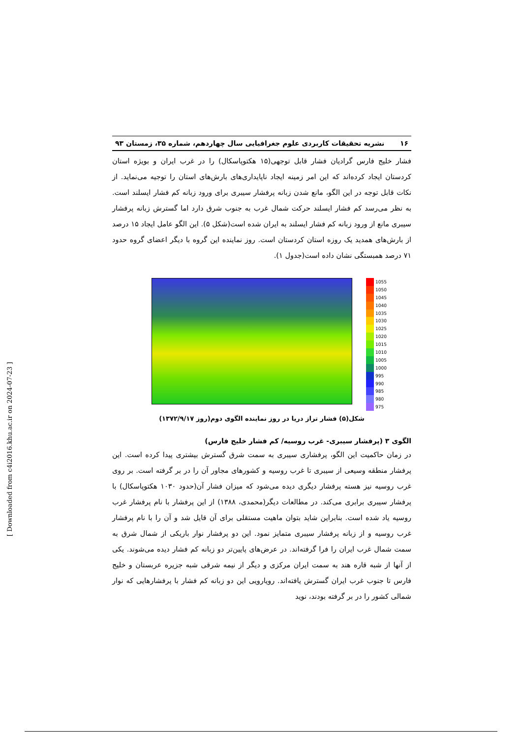۱۶ نشریه تحقیقات کاربردی علوم جغرافیایی سال چهاردهم، شماره ۳۵، زمستان ۹۳
فشار خلیج فارس گرادیان فشار قابل توجهی(۱۵ هکتوپاسکال) را در غرب ایران و بویژه استان کردستان ایجاد کرده‌اند که این امر زمینه ایجاد ناپایداری‌های بارش‌های استان را توجیه می‌نماید. از نکات قابل توجه در این الگو، مانع شدن زبانه پرفشار سیبری برای ورود زبانه کم فشار ایسلند است. به نظر می‌رسد کم فشار ایسلند حرکت شمال غرب به جنوب شرق دارد اما گسترش زبانه پرفشار سیبری مانع از ورود زبانه کم فشار ایسلند به ایران شده است(شکل ۵). این الگو عامل ایجاد ۱۵ درصد از بارش‌های همدید یک روزه استان کردستان است. روز نماینده این گروه با دیگر اعضای گروه حدود ۷۱ درصد همبستگی نشان داده است(جدول ۱).
1055
1050
1045
1040
1035
1030
1025
1020
1015
1010
1005
1000
995
990
985
980
975
شکل(۵) فشار تراز دریا در روز نماینده الگوی دوم(روز ۱۳۷۲/۹/۱۷)
الگوی ۳ (پرفشار سیبری- غرب روسیه/ کم فشار خلیج فارس)
در زمان حاکمیت این الگو، پرفشاری سیبری به سمت شرق گسترش بیشتری پیدا کرده است. این پرفشار منطقه وسیعی از سیبری تا غرب روسیه و کشورهای مجاور آن را در بر گرفته است. بر روی غرب روسیه نیز هسته پرفشار دیگری دیده می‌شود که میزان فشار آن(حدود ۱۰۳۰ هکتوپاسکال) با پرفشار سیبری برابری می‌کند. در مطالعات دیگر(محمدی، ۱۳۸۸) از این پرفشار با نام پرفشار غرب روسیه یاد شده است. بنابراین شاید بتوان ماهیت مستقلی برای آن قایل شد و آن را با نام پرفشار غرب روسیه و از زبانه پرفشار سیبری متمایز نمود. این دو پرفشار نوار باریکی از شمال شرق به سمت شمال غرب ایران را فرا گرفته‌اند. در عرض‌های پایین‌تر دو زبانه کم فشار دیده می‌شوند. یکی از آنها از شبه قاره هند به سمت ایران مرکزی و دیگر از نیمه شرقی شبه جزیره عربستان و خلیج فارس تا جنوب غرب ایران گسترش یافته‌اند. رویارویی این دو زبانه کم فشار با پرفشارهایی که نوار شمالی کشور را در بر گرفته بودند، نوید
[ Downloaded from c4i2016.khu.ac.ir on 2024-07-23 ]